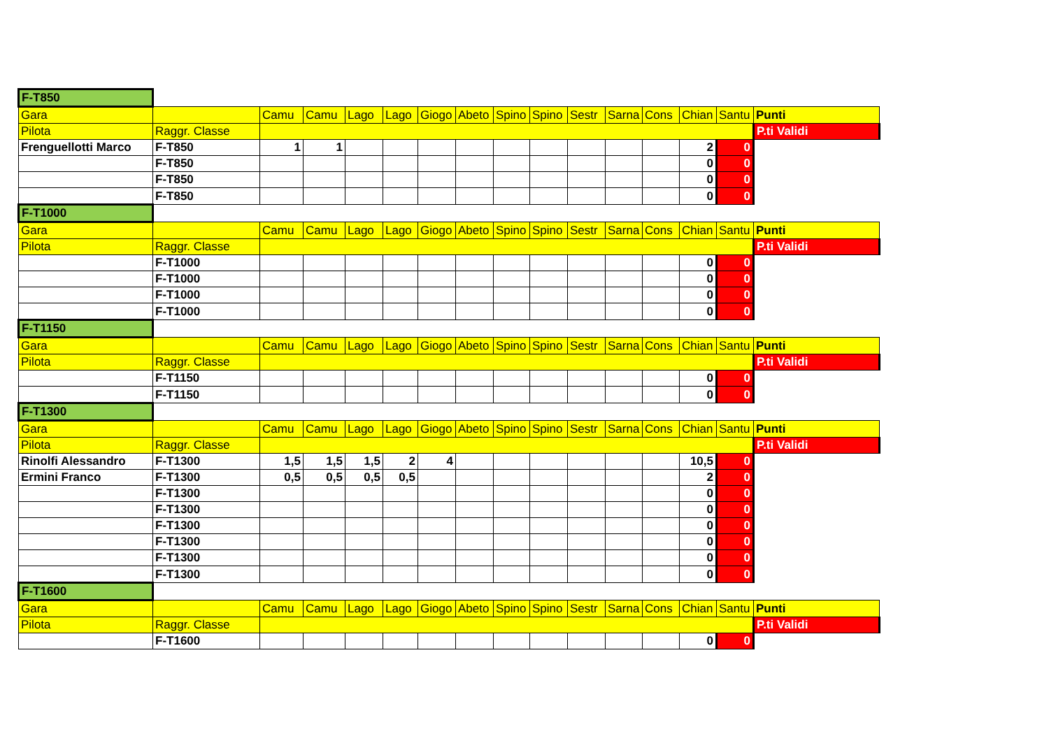| F-T850 | | | | | | | | | | | | | | | |
| Gara | | Camu | Camu | Lago | Lago | Giogo | Abeto | Spino | Spino | Sestr | Sarna | Cons | Chian | Santu | Punti |
| Pilota | Raggr. Classe | | | | | | | | | | | | | | P.ti Validi |
| Frenguellotti Marco | F-T850 | 1 | 1 | | | | | | | | | | 2 | 0 | |
| | F-T850 | | | | | | | | | | | | 0 | 0 | |
| | F-T850 | | | | | | | | | | | | 0 | 0 | |
| | F-T850 | | | | | | | | | | | | 0 | 0 | |
| F-T1000 | | | | | | | | | | | | | | | |
| Gara | | Camu | Camu | Lago | Lago | Giogo | Abeto | Spino | Spino | Sestr | Sarna | Cons | Chian | Santu | Punti |
| Pilota | Raggr. Classe | | | | | | | | | | | | | | P.ti Validi |
| | F-T1000 | | | | | | | | | | | | 0 | 0 | |
| | F-T1000 | | | | | | | | | | | | 0 | 0 | |
| | F-T1000 | | | | | | | | | | | | 0 | 0 | |
| | F-T1000 | | | | | | | | | | | | 0 | 0 | |
| F-T1150 | | | | | | | | | | | | | | | |
| Gara | | Camu | Camu | Lago | Lago | Giogo | Abeto | Spino | Spino | Sestr | Sarna | Cons | Chian | Santu | Punti |
| Pilota | Raggr. Classe | | | | | | | | | | | | | | P.ti Validi |
| | F-T1150 | | | | | | | | | | | | 0 | 0 | |
| | F-T1150 | | | | | | | | | | | | 0 | 0 | |
| F-T1300 | | | | | | | | | | | | | | | |
| Gara | | Camu | Camu | Lago | Lago | Giogo | Abeto | Spino | Spino | Sestr | Sarna | Cons | Chian | Santu | Punti |
| Pilota | Raggr. Classe | | | | | | | | | | | | | | P.ti Validi |
| Rinolfi Alessandro | F-T1300 | 1,5 | 1,5 | 1,5 | 2 | 4 | | | | | | | 10,5 | 0 | |
| Ermini Franco | F-T1300 | 0,5 | 0,5 | 0,5 | 0,5 | | | | | | | | 2 | 0 | |
| | F-T1300 | | | | | | | | | | | | 0 | 0 | |
| | F-T1300 | | | | | | | | | | | | 0 | 0 | |
| | F-T1300 | | | | | | | | | | | | 0 | 0 | |
| | F-T1300 | | | | | | | | | | | | 0 | 0 | |
| | F-T1300 | | | | | | | | | | | | 0 | 0 | |
| | F-T1300 | | | | | | | | | | | | 0 | 0 | |
| F-T1600 | | | | | | | | | | | | | | | |
| Gara | | Camu | Camu | Lago | Lago | Giogo | Abeto | Spino | Spino | Sestr | Sarna | Cons | Chian | Santu | Punti |
| Pilota | Raggr. Classe | | | | | | | | | | | | | | P.ti Validi |
| | F-T1600 | | | | | | | | | | | | 0 | 0 | |